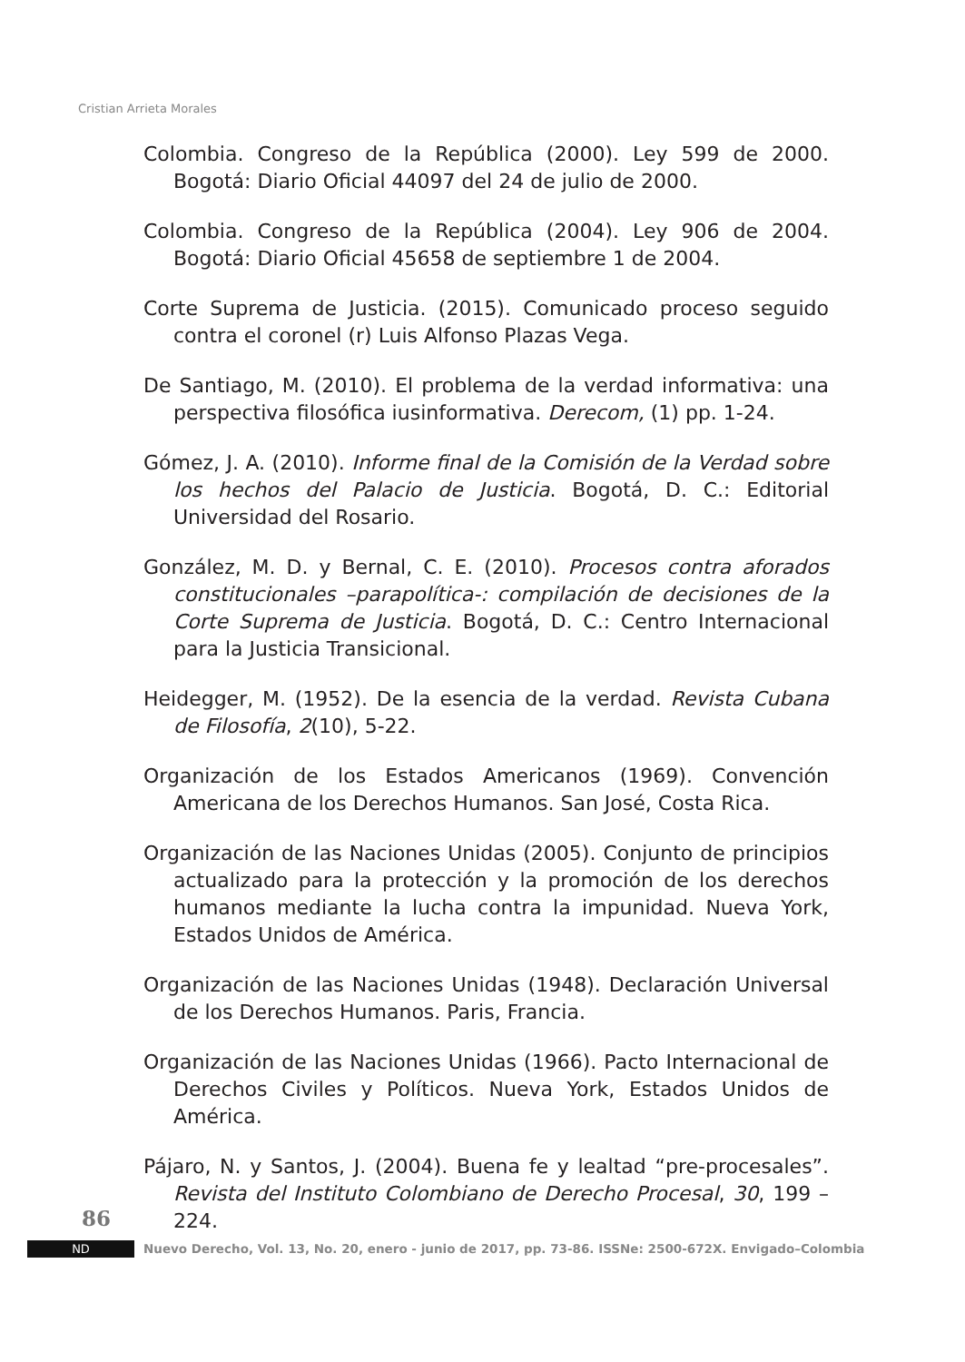Cristian Arrieta Morales
Colombia. Congreso de la República (2000). Ley 599 de 2000. Bogotá: Diario Oficial 44097 del 24 de julio de 2000.
Colombia. Congreso de la República (2004). Ley 906 de 2004. Bogotá: Diario Oficial 45658 de septiembre 1 de 2004.
Corte Suprema de Justicia. (2015). Comunicado proceso seguido contra el coronel (r) Luis Alfonso Plazas Vega.
De Santiago, M. (2010). El problema de la verdad informativa: una perspectiva filosófica iusinformativa. Derecom, (1) pp. 1-24.
Gómez, J. A. (2010). Informe final de la Comisión de la Verdad sobre los hechos del Palacio de Justicia. Bogotá, D. C.: Editorial Universidad del Rosario.
González, M. D. y Bernal, C. E. (2010). Procesos contra aforados constitucionales –parapolítica-: compilación de decisiones de la Corte Suprema de Justicia. Bogotá, D. C.: Centro Internacional para la Justicia Transicional.
Heidegger, M. (1952). De la esencia de la verdad. Revista Cubana de Filosofía, 2(10), 5-22.
Organización de los Estados Americanos (1969). Convención Americana de los Derechos Humanos. San José, Costa Rica.
Organización de las Naciones Unidas (2005). Conjunto de principios actualizado para la protección y la promoción de los derechos humanos mediante la lucha contra la impunidad. Nueva York, Estados Unidos de América.
Organización de las Naciones Unidas (1948). Declaración Universal de los Derechos Humanos. Paris, Francia.
Organización de las Naciones Unidas (1966). Pacto Internacional de Derechos Civiles y Políticos. Nueva York, Estados Unidos de América.
Pájaro, N. y Santos, J. (2004). Buena fe y lealtad “pre-procesales”. Revista del Instituto Colombiano de Derecho Procesal, 30, 199 – 224.
86
ND
Nuevo Derecho, Vol. 13, No. 20, enero - junio de 2017, pp. 73-86. ISSNe: 2500-672X. Envigado–Colombia